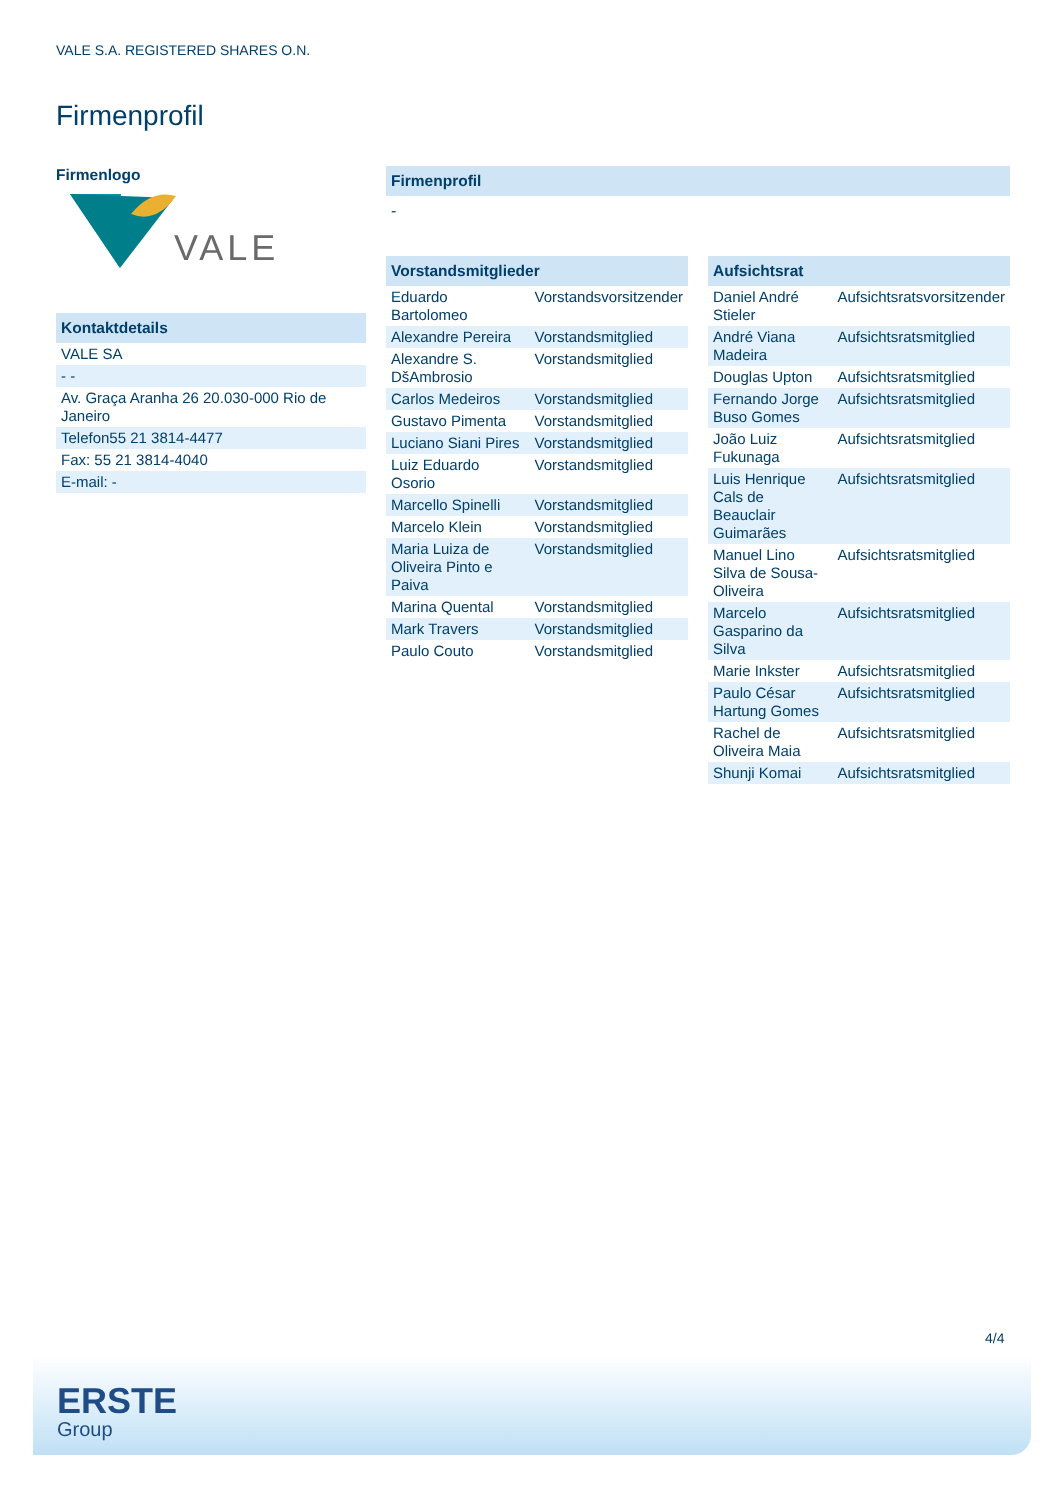VALE S.A. REGISTERED SHARES O.N.
Firmenprofil
Firmenlogo
VALE
Kontaktdetails
| VALE SA |
| - - |
| Av. Graça Aranha 26 20.030-000 Rio de Janeiro |
| Telefon55 21 3814-4477 |
| Fax: 55 21 3814-4040 |
| E-mail: - |
Firmenprofil
-
Vorstandsmitglieder
| Eduardo Bartolomeo | Vorstandsvorsitzender |
| Alexandre Pereira | Vorstandsmitglied |
| Alexandre S. DšAmbrosio | Vorstandsmitglied |
| Carlos Medeiros | Vorstandsmitglied |
| Gustavo Pimenta | Vorstandsmitglied |
| Luciano Siani Pires | Vorstandsmitglied |
| Luiz Eduardo Osorio | Vorstandsmitglied |
| Marcello Spinelli | Vorstandsmitglied |
| Marcelo Klein | Vorstandsmitglied |
| Maria Luiza de Oliveira Pinto e Paiva | Vorstandsmitglied |
| Marina Quental | Vorstandsmitglied |
| Mark Travers | Vorstandsmitglied |
| Paulo Couto | Vorstandsmitglied |
Aufsichtsrat
| Daniel André Stieler | Aufsichtsratsvorsitzender |
| André Viana Madeira | Aufsichtsratsmitglied |
| Douglas Upton | Aufsichtsratsmitglied |
| Fernando Jorge Buso Gomes | Aufsichtsratsmitglied |
| João Luiz Fukunaga | Aufsichtsratsmitglied |
| Luis Henrique Cals de Beauclair Guimarães | Aufsichtsratsmitglied |
| Manuel Lino Silva de Sousa-Oliveira | Aufsichtsratsmitglied |
| Marcelo Gasparino da Silva | Aufsichtsratsmitglied |
| Marie Inkster | Aufsichtsratsmitglied |
| Paulo César Hartung Gomes | Aufsichtsratsmitglied |
| Rachel de Oliveira Maia | Aufsichtsratsmitglied |
| Shunji Komai | Aufsichtsratsmitglied |
4/4
ERSTE
Group